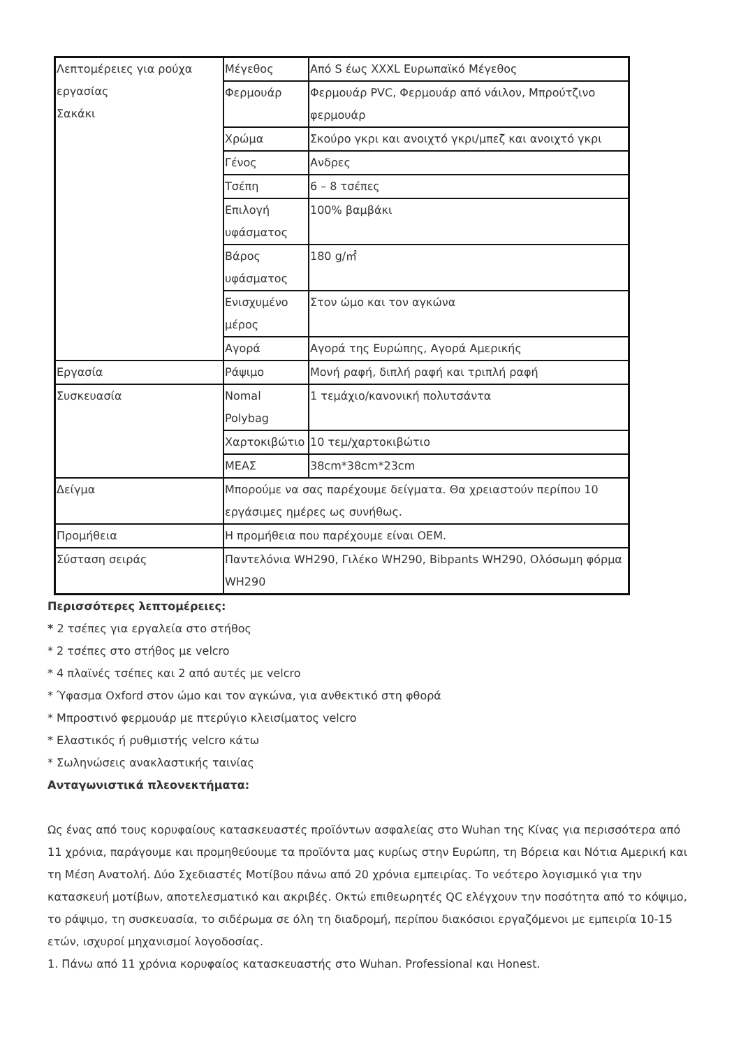| Λεπτομέρειες για ρούχα εργασίας Σακάκι | Μέγεθος | Από S έως XXXL Ευρωπαϊκό Μέγεθος |
| | Φερμουάρ | Φερμουάρ PVC, Φερμουάρ από νάιλον, Μπρούτζινο φερμουάρ |
| | Χρώμα | Σκούρο γκρι και ανοιχτό γκρι/μπεζ και ανοιχτό γκρι |
| | Γένος | Ανδρες |
| | Τσέπη | 6 – 8 τσέπες |
| | Επιλογή υφάσματος | 100% βαμβάκι |
| | Βάρος υφάσματος | 180 g/㎡ |
| | Ενισχυμένο μέρος | Στον ώμο και τον αγκώνα |
| | Αγορά | Αγορά της Ευρώπης, Αγορά Αμερικής |
| Εργασία | Ράψιμο | Μονή ραφή, διπλή ραφή και τριπλή ραφή |
| Συσκευασία | Nomal Polybag | 1 τεμάχιο/κανονική πολυτσάντα |
| | Χαρτοκιβώτιο | 10 τεμ/χαρτοκιβώτιο |
| | ΜΕΑΣ | 38cm*38cm*23cm |
| Δείγμα | Μπορούμε να σας παρέχουμε δείγματα. Θα χρειαστούν περίπου 10 εργάσιμες ημέρες ως συνήθως. | |
| Προμήθεια | Η προμήθεια που παρέχουμε είναι OEM. | |
| Σύσταση σειράς | Παντελόνια WH290, Γιλέκο WH290, Bibpants WH290, Ολόσωμη φόρμα WH290 | |
Περισσότερες λεπτομέρειες:
* 2 τσέπες για εργαλεία στο στήθος
* 2 τσέπες στο στήθος με velcro
* 4 πλαϊνές τσέπες και 2 από αυτές με velcro
* Ύφασμα Oxford στον ώμο και τον αγκώνα, για ανθεκτικό στη φθορά
* Μπροστινό φερμουάρ με πτερύγιο κλεισίματος velcro
* Ελαστικός ή ρυθμιστής velcro κάτω
* Σωληνώσεις ανακλαστικής ταινίας
Ανταγωνιστικά πλεονεκτήματα:
Ως ένας από τους κορυφαίους κατασκευαστές προϊόντων ασφαλείας στο Wuhan της Κίνας για περισσότερα από 11 χρόνια, παράγουμε και προμηθεύουμε τα προϊόντα μας κυρίως στην Ευρώπη, τη Βόρεια και Νότια Αμερική και τη Μέση Ανατολή. Δύο Σχεδιαστές Μοτίβου πάνω από 20 χρόνια εμπειρίας. Το νεότερο λογισμικό για την κατασκευή μοτίβων, αποτελεσματικό και ακριβές. Οκτώ επιθεωρητές QC ελέγχουν την ποσότητα από το κόψιμο, το ράψιμο, τη συσκευασία, το σιδέρωμα σε όλη τη διαδρομή, περίπου διακόσιοι εργαζόμενοι με εμπειρία 10-15 ετών, ισχυροί μηχανισμοί λογοδοσίας.
1. Πάνω από 11 χρόνια κορυφαίος κατασκευαστής στο Wuhan. Professional και Honest.